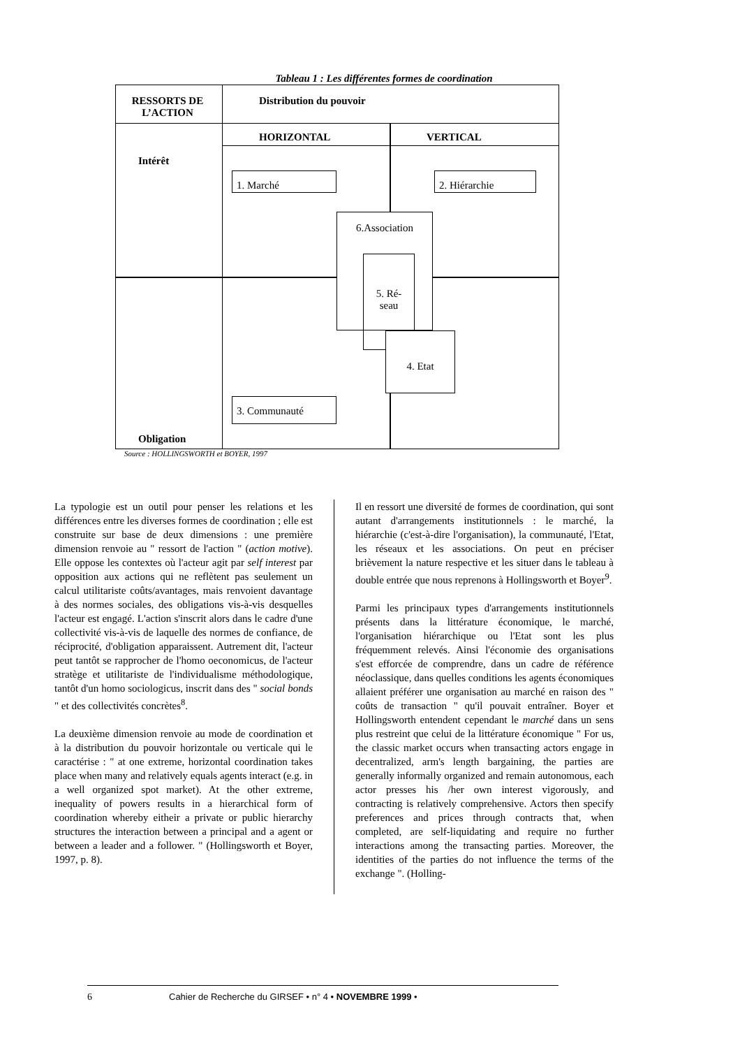Tableau 1 : Les différentes formes de coordination
RESSORTS DE L’ACTION
Distribution du pouvoir
HORIZONTAL VERTICAL
Intérêt
1. Marché 2. Hiérarchie
6.Association
5. Ré-
seau
4. Etat
3. Communauté
Obligation
Source : HOLLINGSWORTH et BOYER, 1997
La typologie est un outil pour penser les relations et les différences entre les diverses formes de coordination ; elle est construite sur base de deux dimensions : une première dimension renvoie au " ressort de l'action " (action motive). Elle oppose les contextes où l'acteur agit par self interest par opposition aux actions qui ne reflètent pas seulement un calcul utilitariste coûts/avantages, mais renvoient davantage à des normes sociales, des obligations vis-à-vis desquelles l'acteur est engagé. L'action s'inscrit alors dans le cadre d'une collectivité vis-à-vis de laquelle des normes de confiance, de réciprocité, d'obligation apparaissent. Autrement dit, l'acteur peut tantôt se rapprocher de l'homo oeconomicus, de l'acteur stratège et utilitariste de l'individualisme méthodologique, tantôt d'un homo sociologicus, inscrit dans des " social bonds " et des collectivités concrètes<sup>8</sup>.
La deuxième dimension renvoie au mode de coordination et à la distribution du pouvoir horizontale ou verticale qui le caractérise : " at one extreme, horizontal coordination takes place when many and relatively equals agents interact (e.g. in a well organized spot market). At the other extreme, inequality of powers results in a hierarchical form of coordination whereby eitheir a private or public hierarchy structures the interaction between a principal and a agent or between a leader and a follower. " (Hollingsworth et Boyer, 1997, p. 8).
Il en ressort une diversité de formes de coordination, qui sont autant d'arrangements institutionnels : le marché, la hiérarchie (c'est-à-dire l'organisation), la communauté, l'Etat, les réseaux et les associations. On peut en préciser brièvement la nature respective et les situer dans le tableau à double entrée que nous reprenons à Hollingsworth et Boyer<sup>9</sup>.
Parmi les principaux types d'arrangements institutionnels présents dans la littérature économique, le marché, l'organisation hiérarchique ou l'Etat sont les plus fréquemment relevés. Ainsi l'économie des organisations s'est efforcée de comprendre, dans un cadre de référence néoclassique, dans quelles conditions les agents économiques allaient préférer une organisation au marché en raison des " coûts de transaction " qu'il pouvait entraîner. Boyer et Hollingsworth entendent cependant le marché dans un sens plus restreint que celui de la littérature économique " For us, the classic market occurs when transacting actors engage in decentralized, arm's length bargaining, the parties are generally informally organized and remain autonomous, each actor presses his /her own interest vigorously, and contracting is relatively comprehensive. Actors then specify preferences and prices through contracts that, when completed, are self-liquidating and require no further interactions among the transacting parties. Moreover, the identities of the parties do not influence the terms of the exchange ". (Holling-
6 Cahier de Recherche du GIRSEF • n° 4 • NOVEMBRE 1999 •